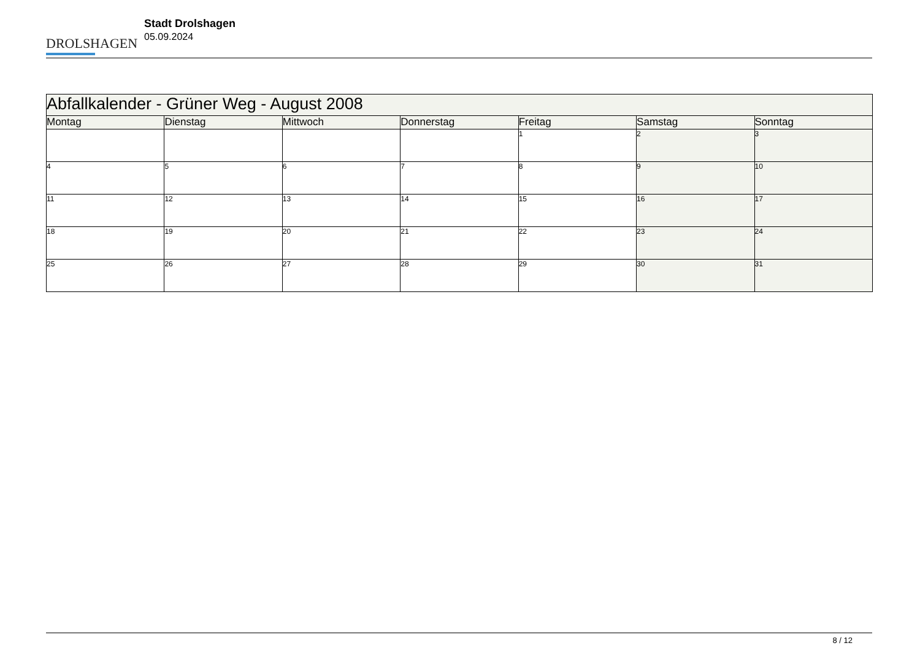DROLSHAGEN
Stadt Drolshagen
05.09.2024
| Abfallkalender - Grüner Weg - August 2008 | | | | | | |
| Montag | Dienstag | Mittwoch | Donnerstag | Freitag | Samstag | Sonntag |
| | | | | 1 | 2 | 3 |
| 4 | 5 | 6 | 7 | 8 | 9 | 10 |
| 11 | 12 | 13 | 14 | 15 | 16 | 17 |
| 18 | 19 | 20 | 21 | 22 | 23 | 24 |
| 25 | 26 | 27 | 28 | 29 | 30 | 31 |
8 / 12